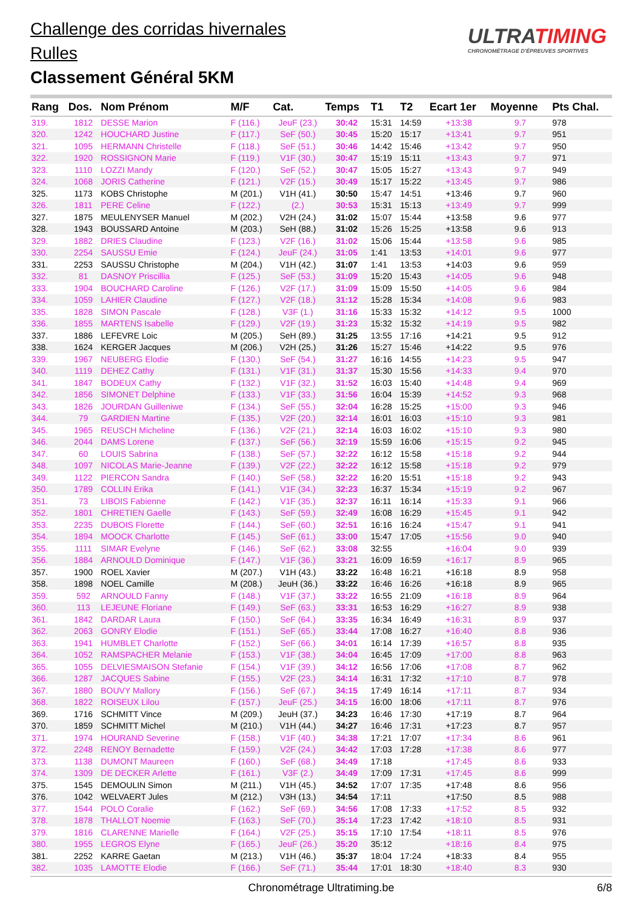Challenge des corridas hivernales
Rulles
Classement Général 5KM
ULTRATIMING
CHRONOMÉTRAGE D'ÉPREUVES SPORTIVES
| Rang | Dos. | Nom Prénom | M/F | Cat. | Temps | T1 | T2 | Ecart 1er | Moyenne | Pts Chal. |
| --- | --- | --- | --- | --- | --- | --- | --- | --- | --- | --- |
| 319. | 1812 | DESSE Marion | F (116.) | JeuF (23.) | 30:42 | 15:31 | 14:59 | +13:38 | 9.7 | 978 |
| 320. | 1242 | HOUCHARD Justine | F (117.) | SeF (50.) | 30:45 | 15:20 | 15:17 | +13:41 | 9.7 | 951 |
| 321. | 1095 | HERMANN Christelle | F (118.) | SeF (51.) | 30:46 | 14:42 | 15:46 | +13:42 | 9.7 | 950 |
| 322. | 1920 | ROSSIGNON Marie | F (119.) | V1F (30.) | 30:47 | 15:19 | 15:11 | +13:43 | 9.7 | 971 |
| 323. | 1110 | LOZZI Mandy | F (120.) | SeF (52.) | 30:47 | 15:05 | 15:27 | +13:43 | 9.7 | 949 |
| 324. | 1068 | JORIS Catherine | F (121.) | V2F (15.) | 30:49 | 15:17 | 15:22 | +13:45 | 9.7 | 986 |
| 325. | 1173 | KOBS Christophe | M (201.) | V1H (41.) | 30:50 | 15:47 | 14:51 | +13:46 | 9.7 | 960 |
| 326. | 1811 | PERE Celine | F (122.) | (2.) | 30:53 | 15:31 | 15:13 | +13:49 | 9.7 | 999 |
| 327. | 1875 | MEULENYSER Manuel | M (202.) | V2H (24.) | 31:02 | 15:07 | 15:44 | +13:58 | 9.6 | 977 |
| 328. | 1943 | BOUSSARD Antoine | M (203.) | SeH (88.) | 31:02 | 15:26 | 15:25 | +13:58 | 9.6 | 913 |
| 329. | 1882 | DRIES Claudine | F (123.) | V2F (16.) | 31:02 | 15:06 | 15:44 | +13:58 | 9.6 | 985 |
| 330. | 2254 | SAUSSU Emie | F (124.) | JeuF (24.) | 31:05 | 1:41 | 13:53 | +14:01 | 9.6 | 977 |
| 331. | 2253 | SAUSSU Christophe | M (204.) | V1H (42.) | 31:07 | 1:41 | 13:53 | +14:03 | 9.6 | 959 |
| 332. | 81 | DASNOY Priscillia | F (125.) | SeF (53.) | 31:09 | 15:20 | 15:43 | +14:05 | 9.6 | 948 |
| 333. | 1904 | BOUCHARD Caroline | F (126.) | V2F (17.) | 31:09 | 15:09 | 15:50 | +14:05 | 9.6 | 984 |
| 334. | 1059 | LAHIER Claudine | F (127.) | V2F (18.) | 31:12 | 15:28 | 15:34 | +14:08 | 9.6 | 983 |
| 335. | 1828 | SIMON Pascale | F (128.) | V3F (1.) | 31:16 | 15:33 | 15:32 | +14:12 | 9.5 | 1000 |
| 336. | 1855 | MARTENS Isabelle | F (129.) | V2F (19.) | 31:23 | 15:32 | 15:32 | +14:19 | 9.5 | 982 |
| 337. | 1886 | LEFEVRE Loic | M (205.) | SeH (89.) | 31:25 | 13:55 | 17:16 | +14:21 | 9.5 | 912 |
| 338. | 1624 | KERGER Jacques | M (206.) | V2H (25.) | 31:26 | 15:27 | 15:46 | +14:22 | 9.5 | 976 |
| 339. | 1967 | NEUBERG Elodie | F (130.) | SeF (54.) | 31:27 | 16:16 | 14:55 | +14:23 | 9.5 | 947 |
| 340. | 1119 | DEHEZ Cathy | F (131.) | V1F (31.) | 31:37 | 15:30 | 15:56 | +14:33 | 9.4 | 970 |
| 341. | 1847 | BODEUX Cathy | F (132.) | V1F (32.) | 31:52 | 16:03 | 15:40 | +14:48 | 9.4 | 969 |
| 342. | 1856 | SIMONET Delphine | F (133.) | V1F (33.) | 31:56 | 16:04 | 15:39 | +14:52 | 9.3 | 968 |
| 343. | 1826 | JOURDAN Guilleniwe | F (134.) | SeF (55.) | 32:04 | 16:28 | 15:25 | +15:00 | 9.3 | 946 |
| 344. | 79 | GARDIEN Martine | F (135.) | V2F (20.) | 32:14 | 16:01 | 16:03 | +15:10 | 9.3 | 981 |
| 345. | 1965 | REUSCH Micheline | F (136.) | V2F (21.) | 32:14 | 16:03 | 16:02 | +15:10 | 9.3 | 980 |
| 346. | 2044 | DAMS Lorene | F (137.) | SeF (56.) | 32:19 | 15:59 | 16:06 | +15:15 | 9.2 | 945 |
| 347. | 60 | LOUIS Sabrina | F (138.) | SeF (57.) | 32:22 | 16:12 | 15:58 | +15:18 | 9.2 | 944 |
| 348. | 1097 | NICOLAS Marie-Jeanne | F (139.) | V2F (22.) | 32:22 | 16:12 | 15:58 | +15:18 | 9.2 | 979 |
| 349. | 1122 | PIERCON Sandra | F (140.) | SeF (58.) | 32:22 | 16:20 | 15:51 | +15:18 | 9.2 | 943 |
| 350. | 1789 | COLLIN Erika | F (141.) | V1F (34.) | 32:23 | 16:37 | 15:34 | +15:19 | 9.2 | 967 |
| 351. | 73 | LIBOIS Fabienne | F (142.) | V1F (35.) | 32:37 | 16:11 | 16:14 | +15:33 | 9.1 | 966 |
| 352. | 1801 | CHRETIEN Gaelle | F (143.) | SeF (59.) | 32:49 | 16:08 | 16:29 | +15:45 | 9.1 | 942 |
| 353. | 2235 | DUBOIS Florette | F (144.) | SeF (60.) | 32:51 | 16:16 | 16:24 | +15:47 | 9.1 | 941 |
| 354. | 1894 | MOOCK Charlotte | F (145.) | SeF (61.) | 33:00 | 15:47 | 17:05 | +15:56 | 9.0 | 940 |
| 355. | 1111 | SIMAR Evelyne | F (146.) | SeF (62.) | 33:08 | 32:55 | | +16:04 | 9.0 | 939 |
| 356. | 1884 | ARNOULD Dominique | F (147.) | V1F (36.) | 33:21 | 16:09 | 16:59 | +16:17 | 8.9 | 965 |
| 357. | 1900 | ROEL Xavier | M (207.) | V1H (43.) | 33:22 | 16:48 | 16:21 | +16:18 | 8.9 | 958 |
| 358. | 1898 | NOEL Camille | M (208.) | JeuH (36.) | 33:22 | 16:46 | 16:26 | +16:18 | 8.9 | 965 |
| 359. | 592 | ARNOULD Fanny | F (148.) | V1F (37.) | 33:22 | 16:55 | 21:09 | +16:18 | 8.9 | 964 |
| 360. | 113 | LEJEUNE Floriane | F (149.) | SeF (63.) | 33:31 | 16:53 | 16:29 | +16:27 | 8.9 | 938 |
| 361. | 1842 | DARDAR Laura | F (150.) | SeF (64.) | 33:35 | 16:34 | 16:49 | +16:31 | 8.9 | 937 |
| 362. | 2063 | GONRY Elodie | F (151.) | SeF (65.) | 33:44 | 17:08 | 16:27 | +16:40 | 8.8 | 936 |
| 363. | 1941 | HUMBLET Charlotte | F (152.) | SeF (66.) | 34:01 | 16:14 | 17:39 | +16:57 | 8.8 | 935 |
| 364. | 1052 | RAMSPACHER Melanie | F (153.) | V1F (38.) | 34:04 | 16:45 | 17:09 | +17:00 | 8.8 | 963 |
| 365. | 1055 | DELVIESMAISON Stefanie | F (154.) | V1F (39.) | 34:12 | 16:56 | 17:06 | +17:08 | 8.7 | 962 |
| 366. | 1287 | JACQUES Sabine | F (155.) | V2F (23.) | 34:14 | 16:31 | 17:32 | +17:10 | 8.7 | 978 |
| 367. | 1880 | BOUVY Mallory | F (156.) | SeF (67.) | 34:15 | 17:49 | 16:14 | +17:11 | 8.7 | 934 |
| 368. | 1822 | ROISEUX Lilou | F (157.) | JeuF (25.) | 34:15 | 16:00 | 18:06 | +17:11 | 8.7 | 976 |
| 369. | 1716 | SCHMITT Vince | M (209.) | JeuH (37.) | 34:23 | 16:46 | 17:30 | +17:19 | 8.7 | 964 |
| 370. | 1859 | SCHMITT Michel | M (210.) | V1H (44.) | 34:27 | 16:46 | 17:31 | +17:23 | 8.7 | 957 |
| 371. | 1974 | HOURAND Severine | F (158.) | V1F (40.) | 34:38 | 17:21 | 17:07 | +17:34 | 8.6 | 961 |
| 372. | 2248 | RENOY Bernadette | F (159.) | V2F (24.) | 34:42 | 17:03 | 17:28 | +17:38 | 8.6 | 977 |
| 373. | 1138 | DUMONT Maureen | F (160.) | SeF (68.) | 34:49 | 17:18 | | +17:45 | 8.6 | 933 |
| 374. | 1309 | DE DECKER Arlette | F (161.) | V3F (2.) | 34:49 | 17:09 | 17:31 | +17:45 | 8.6 | 999 |
| 375. | 1545 | DEMOULIN Simon | M (211.) | V1H (45.) | 34:52 | 17:07 | 17:35 | +17:48 | 8.6 | 956 |
| 376. | 1042 | WELVAERT Jules | M (212.) | V3H (13.) | 34:54 | 17:11 | | +17:50 | 8.5 | 988 |
| 377. | 1544 | POLO Coralie | F (162.) | SeF (69.) | 34:56 | 17:08 | 17:33 | +17:52 | 8.5 | 932 |
| 378. | 1878 | THALLOT Noemie | F (163.) | SeF (70.) | 35:14 | 17:23 | 17:42 | +18:10 | 8.5 | 931 |
| 379. | 1816 | CLARENNE Marielle | F (164.) | V2F (25.) | 35:15 | 17:10 | 17:54 | +18:11 | 8.5 | 976 |
| 380. | 1955 | LEGROS Elyne | F (165.) | JeuF (26.) | 35:20 | 35:12 | | +18:16 | 8.4 | 975 |
| 381. | 2252 | KARRE Gaetan | M (213.) | V1H (46.) | 35:37 | 18:04 | 17:24 | +18:33 | 8.4 | 955 |
| 382. | 1035 | LAMOTTE Elodie | F (166.) | SeF (71.) | 35:44 | 17:01 | 18:30 | +18:40 | 8.3 | 930 |
Chronométrage Ultratiming.be 6/8